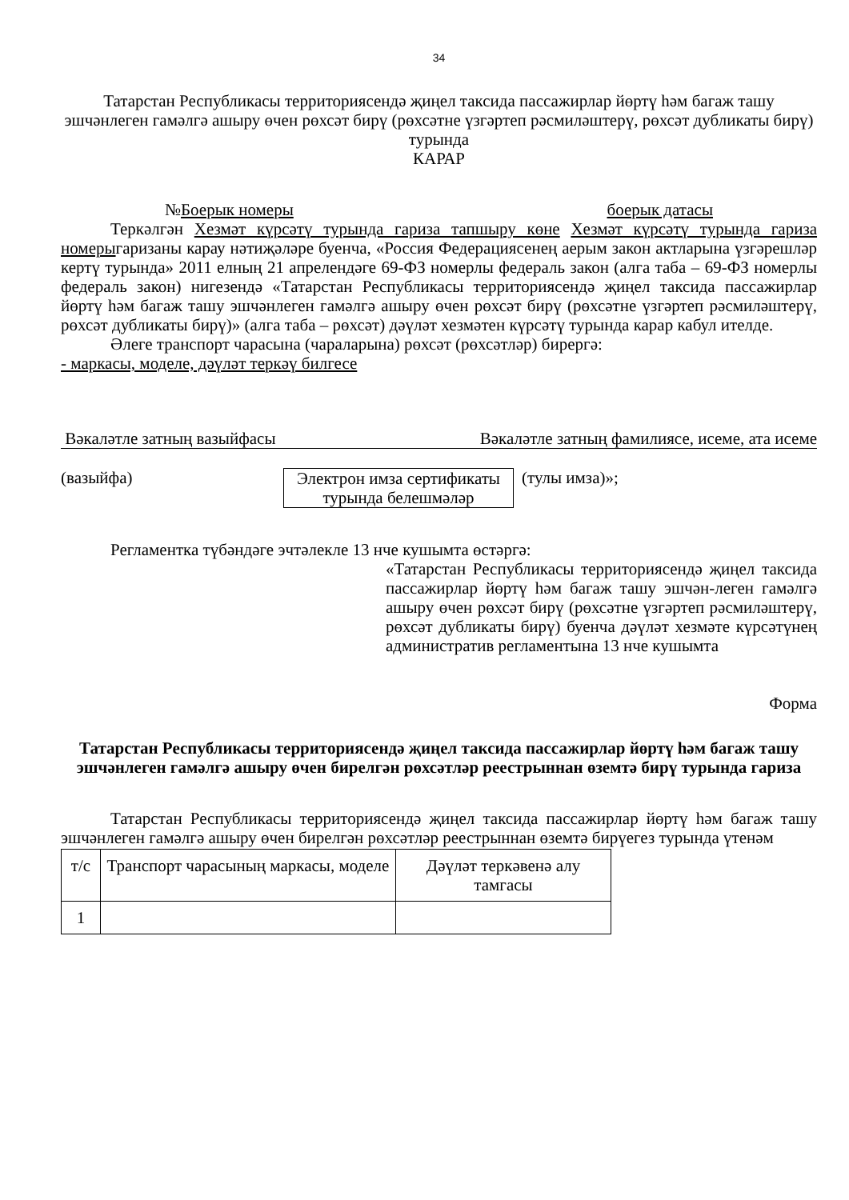34
Татарстан Республикасы территориясендә җиңел таксида пассажирлар йөртү һәм багаж ташу эшчәнлеген гамәлгә ашыру өчен рөхсәт бирү (рөхсәтне үзгәртеп рәсмиләштерү, рөхсәт дубликаты бирү) турында
КАРАР
№Боерык номеры боерык датасы
Теркәлгән Хезмәт күрсәтү турында гариза тапшыру көне Хезмәт күрсәтү турында гариза номерыгаризаны карау нәтиҗәләре буенча, «Россия Федерациясенең аерым закон актларына үзгәрешләр кертү турында» 2011 елның 21 апрелендәге 69-ФЗ номерлы федераль закон (алга таба – 69-ФЗ номерлы федераль закон) нигезендә «Татарстан Республикасы территориясендә җиңел таксида пассажирлар йөртү һәм багаж ташу эшчәнлеген гамәлгә ашыру өчен рөхсәт бирү (рөхсәтне үзгәртеп рәсмиләштерү, рөхсәт дубликаты бирү)» (алга таба – рөхсәт) дәүләт хезмәтен күрсәтү турында карар кабул ителде.
Әлеге транспорт чарасына (чараларына) рөхсәт (рөхсәтләр) бирергә:
- маркасы, моделе, дәүләт теркәү билгесе
Вәкаләтле затның вазыйфасы Вәкаләтле затның фамилиясе, исеме, ата исеме
(вазыйфа) Электрон имза сертификаты турында белешмәләр
(тулы имза)»;
Регламентка түбәндәге эчтәлекле 13 нче кушымта өстәргә:
«Татарстан Республикасы территориясендә җиңел таксида пассажирлар йөртү һәм багаж ташу эшчән-леген гамәлгә ашыру өчен рөхсәт бирү (рөхсәтне үзгәртеп рәсмиләштерү, рөхсәт дубликаты бирү) буенча дәүләт хезмәте күрсәтүнең административ регламентына 13 нче кушымта
Форма
Татарстан Республикасы территориясендә җиңел таксида пассажирлар йөртү һәм багаж ташу эшчәнлеген гамәлгә ашыру өчен бирелгән рөхсәтләр реестрыннан өземтә бирү турында гариза
Татарстан Республикасы территориясендә җиңел таксида пассажирлар йөртү һәм багаж ташу эшчәнлеген гамәлгә ашыру өчен бирелгән рөхсәтләр реестрыннан өземтә бирүегез турында үтенәм
| т/с | Транспорт чарасының маркасы, моделе | Дәүләт теркәвенә алу тамгасы |
| 1 | | |